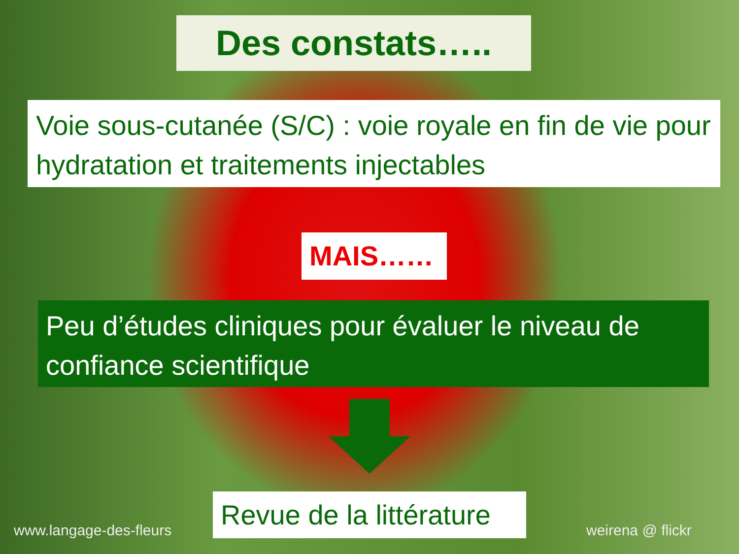Des constats…..
Voie sous-cutanée (S/C) : voie royale en fin de vie pour hydratation et traitements injectables
MAIS……
Peu d’études cliniques pour évaluer le niveau de confiance scientifique
www.langage-des-fleurs
Revue de la littérature
weirena @ flickr